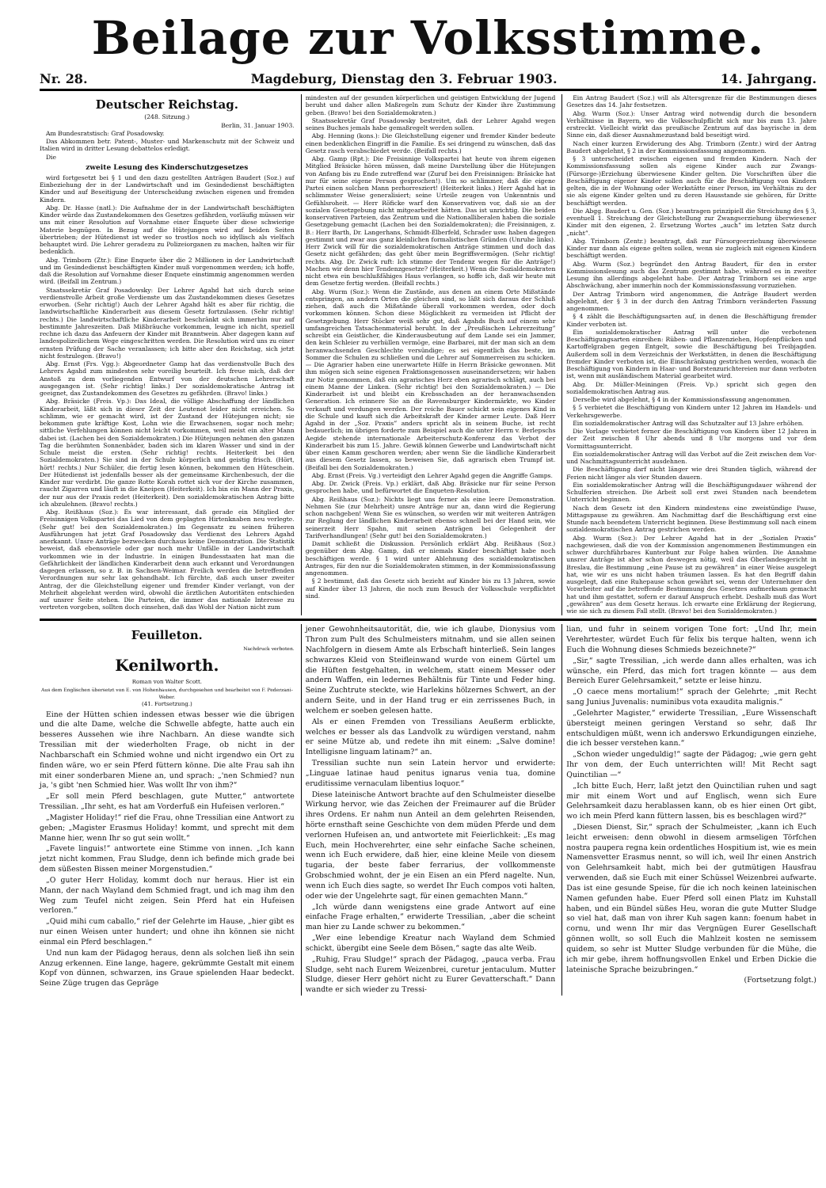Beilage zur Volksstimme.
Nr. 28. Magdeburg, Dienstag den 3. Februar 1903. 14. Jahrgang.
Deutscher Reichstag.
(248. Sitzung.)
Berlin, 31. Januar 1903.
Am Bundesratstisch: Graf Posadowsky.
Das Abkommen betr. Patent-, Muster- und Markenschutz mit der Schweiz und Italien wird in dritter Lesung debattelos erledigt.
Die
zweite Lesung des Kinderschutzgesetzes
wird fortgesetzt bei § 1 und den dazu gestellten Anträgen Baudert (Soz.) auf Einbeziehung der in der Landwirtschaft und im Gesindedienst beschäftigten Kinder und auf Beseitigung der Unterscheidung zwischen eigenen und fremden Kindern.
Abg. Dr. Hasse (natl.): Die Aufnahme der in der Landwirtschaft beschäftigten Kinder würde das Zustandekommen des Gesetzes gefährden, vorläufig müssen wir uns mit einer Resolution auf Vornahme einer Enquete über diese schwierige Materie begnügen. In Bezug auf die Hütejungen wird auf beiden Seiten übertrieben; der Hütedienst ist weder so trostlos noch so idyllisch als vielfach behauptet wird. Die Lehrer geradezu zu Polizeiorganen zu machen, halten wir für bedenklich.
Abg. Trimborn (Ztr.): Eine Enquete über die 2 Millionen in der Landwirtschaft und im Gesindedienst beschäftigten Kinder muß vorgenommen werden; ich hoffe, daß die Resolution auf Vornahme dieser Enquete einstimmig angenommen werden wird. (Beifall im Zentrum.)
Staatssekretär Graf Posadowsky: Der Lehrer Agahd hat sich durch seine verdienstvolle Arbeit große Verdienste um das Zustandekommen dieses Gesetzes erworben. (Sehr richtig!) Auch der Lehrer Agahd hält es aber für richtig, die landwirtschaftliche Kinderarbeit aus diesem Gesetz fortzulassen. (Sehr richtig! rechts.) Die landwirtschaftliche Kinderarbeit beschränkt sich immerhin nur auf bestimmte Jahreszeiten. Daß Mißbräuche vorkommen, leugne ich nicht, speziell rechne ich dazu das Anfeuern der Kinder mit Branntwein. Aber dagegen kann auf landespolizeilichem Wege eingeschritten werden. Die Resolution wird uns zu einer ernsten Prüfung der Sache veranlassen; ich bitte aber den Reichstag, sich jetzt nicht festzulegen. (Bravo!)
Abg. Ernst (Frs. Vgg.): Abgeordneter Gamp hat das verdienstvolle Buch des Lehrers Agahd zum mindesten sehr voreilig beurteilt. Ich freue mich, daß der Anstoß zu dem vorliegenden Entwurf von der deutschen Lehrerschaft ausgegangen ist. (Sehr richtig! links.) Der sozialdemokratische Antrag ist geeignet, das Zustandekommen des Gesetzes zu gefährden. (Bravo! links.)
Abg. Bräsicke (Freis. Vp.): Das Ideal, die völlige Abschaffung der ländlichen Kinderarbeit, läßt sich in dieser Zeit der Leutenot leider nicht erreichen. So schlimm, wie er gemacht wird, ist der Zustand der Hütejungen nicht; sie bekommen gute kräftige Kost, Lohn wie die Erwachsenen, sogar noch mehr; sittliche Verfehlungen können nicht leicht vorkommen, weil meist ein alter Mann dabei ist. (Lachen bei den Sozialdemokraten.) Die Hütejungen nehmen den ganzen Tag die berühmten Sonnenbäder, baden sich im klaren Wasser und sind in der Schule meist die ersten. (Sehr richtig! rechts. Heiterkeit bei den Sozialdemokraten.) Sie sind in der Schule körperlich und geistig frisch. (Hört, hört! rechts.) Nur Schüler, die fertig lesen können, bekommen den Hüteschein. Der Hütedienst ist jedenfalls besser als der gemeinsame Kirchenbesuch, der die Kinder nur verdirbt. Die ganze Rotte Korah rottet sich vor der Kirche zusammen, raucht Zigarren und läuft in die Kneipen (Heiterkeit). Ich bin ein Mann der Praxis, der nur aus der Praxis redet (Heiterkeit). Den sozialdemokratischen Antrag bitte ich abzulehnen. (Bravo! rechts.)
Abg. Reißhaus (Soz.): Es war interessant, daß gerade ein Mitglied der Freisinnigen Volkspartei das Lied von dem geplagten Hirtenknaben neu verlegte. (Sehr gut! bei den Sozialdemokraten.) Im Gegensatz zu seinen früheren Ausführungen hat jetzt Graf Posadowsky das Verdienst des Lehrers Agahd anerkannt. Unsre Anträge bezwecken durchaus keine Demonstration. Die Statistik beweist, daß ebensoviele oder gar noch mehr Unfälle in der Landwirtschaft vorkommen wie in der Industrie. In einigen Bundesstaaten hat man die Gefährlichkeit der ländlichen Kinderarbeit denn auch erkannt und Verordnungen dagegen erlassen, so z. B. in Sachsen-Weimar. Freilich werden die betreffenden Verordnungen nur sehr lax gehandhabt. Ich fürchte, daß auch unser zweiter Antrag, der die Gleichstellung eigener und fremder Kinder verlangt, von der Mehrheit abgelehnt werden wird, obwohl die ärztlichen Autoritäten entschieden auf unsrer Seite stehen. Die Parteien, die immer das nationale Interesse zu vertreten vorgeben, sollten doch einsehen, daß das Wohl der Nation nicht zum
mindesten auf der gesunden körperlichen und geistigen Entwicklung der Jugend beruht und daher allen Maßregeln zum Schutz der Kinder ihre Zustimmung geben. (Bravo! bei den Sozialdemokraten.)
Staatssekretär Graf Posadowsky bestreitet, daß der Lehrer Agahd wegen seines Buches jemals habe gemaßregelt werden sollen.
Abg. Henning (kons.): Die Gleichstellung eigener und fremder Kinder bedeute einen bedenklichen Eingriff in die Familie. Es sei dringend zu wünschen, daß das Gesetz rasch verabschiedet werde. (Beifall rechts.)
Abg. Gamp (Rpt.): Die Freisinnige Volkspartei hat heute von ihrem eigenen Mitglied Bräsicke hören müssen, daß meine Darstellung über die Hütejungen von Anfang bis zu Ende zutreffend war (Zuruf bei den Freisinnigen: Bräsicke hat nur für seine eigene Person gesprochen!). Um so schlimmer, daß die eigene Partei einen solchen Mann perhorresziert! (Heiterkeit links.) Herr Agahd hat in schlimmster Weise generalisiert; seine Urteile zeugen von Unkenntnis und Gefühlsroheit. — Herr Röficke warf den Konservativen vor, daß sie an der sozialen Gesetzgebung nicht mitgearbeitet hätten. Das ist unrichtig. Die beiden konservativen Parteien, das Zentrum und die Nationalliberalen haben die soziale Gesetzgebung gemacht (Lachen bei den Sozialdemokraten); die Freisinnigen, z. B.: Herr Barth, Dr. Langerhans, Schmidt-Elberfeld, Schrader usw. haben dagegen gestimmt und zwar aus ganz kleinlichen formalistischen Gründen (Unruhe links). Herr Zwick will für die sozialdemokratischen Anträge stimmen und doch das Gesetz nicht gefährden; das geht über mein Begriffsvermögen. (Sehr richtig! rechts. Abg. Dr. Zwick ruft: Ich stimme der Tendenz wegen für die Anträge!) Machen wir denn hier Tendenzgesetze? (Heiterkeit.) Wenn die Sozialdemokraten nicht etwa ein beschlußfähiges Haus verlangen, so hoffe ich, daß wir heute mit dem Gesetze fertig werden. (Beifall rechts.)
Abg. Wurm (Soz.): Wenn die Zustände, aus denen an einem Orte Mißstände entspringen, an andern Orten die gleichen sind, so läßt sich daraus der Schluß ziehen, daß auch die Mißstände überall vorkommen werden, oder doch vorkommen können. Schon diese Möglichkeit zu vermeiden ist Pflicht der Gesetzgebung. Herr Stöcker weiß sehr gut, daß Agahds Buch auf einem sehr umfangreichen Tatsachenmaterial beruht. In der „Preußischen Lehrerzeitung“ schreibt ein Geistlicher, die Kinderausbeutung auf dem Lande sei ein Jammer, den kein Schleier zu verhüllen vermöge, eine Barbarei, mit der man sich an dem heranwachsenden Geschlechte versündige; es sei eigentlich das beste, im Sommer die Schulen zu schließen und die Lehrer auf Sommerreisen zu schicken. — Die Agrarier haben eine unerwartete Hilfe in Herrn Bräsicke gewonnen. Mit ihm mögen sich seine eigenen Fraktionsgenossen auseinandersetzen; wir haben zur Notiz genommen, daß ein agrarisches Herz eben agrarisch schlägt, auch bei einem Manne der Linken. (Sehr richtig! bei den Sozialdemokraten.) — Die Kinderarbeit ist und bleibt ein Krebsschaden an der heranwachsenden Generation. Ich erinnere Sie an die Ravensburger Kindermärkte, wo Kinder verkauft und verdungen werden. Der reiche Bauer schickt sein eigenes Kind in die Schule und kauft sich die Arbeitskraft der Kinder armer Leute. Daß Herr Agahd in der „Soz. Praxis“ anders spricht als in seinem Buche, ist recht bedauerlich; im übrigen forderte zum Beispiel auch die unter Herrn v. Berlepschs Aegide stehende internationale Arbeiterschutz-Konferenz das Verbot der Kinderarbeit bis zum 15. Jahre. Gewiß können Gewerbe und Landwirtschaft nicht über einen Kamm geschoren werden; aber wenn Sie die ländliche Kinderarbeit aus diesem Gesetz lassen, so beweisen Sie, daß agrarisch eben Trumpf ist. (Beifall bei den Sozialdemokraten.)
Abg. Ernst (Freis. Vg.) verteidigt den Lehrer Agahd gegen die Angriffe Gamps.
Abg. Dr. Zwick (Freis. Vp.) erklärt, daß Abg. Bräsicke nur für seine Person gesprochen habe, und befürwortet die Enqueten-Resolution.
Abg. Reißhaus (Soz.): Nichts liegt uns ferner als eine leere Demonstration. Nehmen Sie (zur Mehrheit) unsre Anträge nur an, dann wird die Regierung schon nachgeben! Wenn Sie es wünschen, so werden wir mit weiteren Anträgen zur Reglung der ländlichen Kinderarbeit ebenso schnell bei der Hand sein, wie seinerzeit Herr Spahn, mit seinen Anträgen bei Gelegenheit der Tarifverhandlungen! (Sehr gut! bei den Sozialdemokraten.)
Damit schließt die Diskussion. Persönlich erklärt Abg. Reißhaus (Soz.) gegenüber dem Abg. Gamp, daß er niemals Kinder beschäftigt habe noch beschäftigen werde. § 1 wird unter Ablehnung des sozialdemokratischen Antrages, für den nur die Sozialdemokraten stimmen, in der Kommissionsfassung angenommen.
§ 2 bestimmt, daß das Gesetz sich bezieht auf Kinder bis zu 13 Jahren, sowie auf Kinder über 13 Jahren, die noch zum Besuch der Volksschule verpflichtet sind.
Ein Antrag Baudert (Soz.) will als Altersgrenze für die Bestimmungen dieses Gesetzes das 14. Jahr festsetzen.
Abg. Wurm (Soz.): Unser Antrag wird notwendig durch die besondern Verhältnisse in Bayern, wo die Volksschulpflicht sich nur bis zum 13. Jahre erstreckt. Vielleicht wirkt das preußische Zentrum auf das bayrische in dem Sinne ein, daß dieser Ausnahmezustand bald beseitigt wird.
Nach einer kurzen Erwiderung des Abg. Trimborn (Zentr.) wird der Antrag Baudert abgelehnt, § 2 in der Kommissionsfassung angenommen.
§ 3 unterscheidet zwischen eigenen und fremden Kindern. Nach der Kommissionsfassung sollen als eigene Kinder auch zur Zwangs-(Fürsorge-)Erziehung überwiesene Kinder gelten. Die Vorschriften über die Beschäftigung eigener Kinder sollen auch für die Beschäftigung von Kindern gelten, die in der Wohnung oder Werkstätte einer Person, im Verhältnis zu der sie als eigene Kinder gelten und zu deren Hausstande sie gehören, für Dritte beschäftigt werden.
Die Abgg. Baudert u. Gen. (Soz.) beantragen prinzipiell die Streichung des § 3, eventuell 1. Streichung der Gleichstellung zur Zwangserziehung überwiesener Kinder mit den eigenen, 2. Ersetzung Wortes „auch“ im letzten Satz durch „nicht“.
Abg. Trimborn (Zentr.) beantragt, daß zur Fürsorgeerziehung überwiesene Kinder nur dann als eigene gelten sollen, wenn sie zugleich mit eigenen Kindern beschäftigt werden.
Abg. Wurm (Soz.) begründet den Antrag Baudert, für den in erster Kommissionslesung auch das Zentrum gestimmt habe, während es in zweiter Lesung ihn allerdings abgelehnt habe. Der Antrag Trimborn sei eine arge Abschwächung, aber immerhin noch der Kommissionsfassung vorzuziehen.
Der Antrag Trimborn wird angenommen, die Anträge Baudert werden abgelehnt, der § 3 in der durch den Antrag Trimborn veränderten Fassung angenommen.
§ 4 zählt die Beschäftigungsarten auf, in denen die Beschäftigung fremder Kinder verboten ist.
Ein sozialdemokratischer Antrag will unter die verbotenen Beschäftigungsarten einreihen: Rüben- und Pflanzenziehen, Hopfenpflücken und Kartoffelgraben gegen Entgelt, sowie die Beschäftigung bei Treibjagden. Außerdem soll in dem Verzeichnis der Werkstätten, in denen die Beschäftigung fremder Kinder verboten ist, die Einschränkung gestrichen werden, wonach die Beschäftigung von Kindern in Haar- und Borstenzurichtereien nur dann verboten ist, wenn mit ausländischem Material gearbeitet wird.
Abg. Dr. Müller-Meiningen (Freis. Vp.) spricht sich gegen den sozialdemokratischen Antrag aus.
Derselbe wird abgelehnt, § 4 in der Kommissionsfassung angenommen.
§ 5 verbietet die Beschäftigung von Kindern unter 12 Jahren im Handels- und Verkehrsgewerbe.
Ein sozialdemokratischer Antrag will das Schutzalter auf 13 Jahre erhöhen.
Die Vorlage verbietet ferner die Beschäftigung von Kindern über 12 Jahren in der Zeit zwischen 8 Uhr abends und 8 Uhr morgens und vor dem Vormittagsunterricht.
Ein sozialdemokratischer Antrag will das Verbot auf die Zeit zwischen dem Vor- und Nachmittagsunterricht ausdehnen.
Die Beschäftigung darf nicht länger wie drei Stunden täglich, während der Ferien nicht länger als vier Stunden dauern.
Ein sozialdemokratischer Antrag will die Beschäftigungsdauer während der Schulferien streichen. Die Arbeit soll erst zwei Stunden nach beendetem Unterricht beginnen.
Nach dem Gesetz ist den Kindern mindestens eine zweistündige Pause, Mittagspause zu gewähren. Am Nachmittag darf die Beschäftigung erst eine Stunde nach beendetem Unterricht beginnen. Diese Bestimmung soll nach einem sozialdemokratischen Antrag gestrichen werden.
Abg. Wurm (Soz.): Der Lehrer Agahd hat in der „Sozialen Praxis“ nachgewiesen, daß die von der Kommission angenommenen Bestimmungen ein schwer durchführbares Kunterbunt zur Folge haben würden. Die Annahme unsrer Anträge ist aber schon deswegen nötig, weil das Oberlandesgericht in Breslau, die Bestimmung „eine Pause ist zu gewähren“ in einer Weise ausgelegt hat, wie wir es uns nicht haben träumen lassen. Es hat den Begriff dahin ausgelegt, daß eine Ruhepause schon gewährt sei, wenn der Unternehmer den Vorarbeiter auf die betreffende Bestimmung des Gesetzes aufmerksam gemacht hat und ihm gestattet, sofern er darauf Anspruch erhebt. Deshalb muß das Wort „gewähren“ aus dem Gesetz heraus. Ich erwarte eine Erklärung der Regierung, wie sie sich zu diesem Fall stellt. (Bravo! bei den Sozialdemokraten.)
Feuilleton.
Nachdruck verboten.
Kenilworth.
Roman von Walter Scott.
Aus dem Englischen übersetzt von E. von Hohenhausen, durchgesehen und bearbeitet von F. Pederzani-Weber.
(41. Fortsetzung.)
Eine der Hütten schien indessen etwas besser wie die übrigen und die alte Dame, welche die Schwelle abfegte, hatte auch ein besseres Aussehen wie ihre Nachbarn. An diese wandte sich Tressilian mit der wiederholten Frage, ob nicht in der Nachbarschaft ein Schmied wohne und nicht irgendwo ein Ort zu finden wäre, wo er sein Pferd füttern könne. Die alte Frau sah ihn mit einer sonderbaren Miene an, und sprach: „'nen Schmied? nun ja, 's gibt 'nen Schmied hier. Was wollt Ihr von ihm?“
„Er soll mein Pferd beschlagen, gute Mutter,“ antwortete Tressilian. „Ihr seht, es hat am Vorderfuß ein Hufeisen verloren.“
„Magister Holiday!“ rief die Frau, ohne Tressilian eine Antwort zu geben; „Magister Erasmus Holiday! kommt, und sprecht mit dem Manne hier, wenn Ihr so gut sein wollt.“
„Favete linguis!“ antwortete eine Stimme von innen. „Ich kann jetzt nicht kommen, Frau Sludge, denn ich befinde mich grade bei dem süßesten Bissen meiner Morgenstudien.“
„O guter Herr Holiday, kommt doch nur heraus. Hier ist ein Mann, der nach Wayland dem Schmied fragt, und ich mag ihm den Weg zum Teufel nicht zeigen. Sein Pferd hat ein Hufeisen verloren.“
„Quid mihi cum caballo,“ rief der Gelehrte im Hause, „hier gibt es nur einen Weisen unter hundert; und ohne ihn können sie nicht einmal ein Pferd beschlagen.“
Und nun kam der Pädagog heraus, denn als solchen ließ ihn sein Anzug erkennen. Eine lange, hagere, gekrümmte Gestalt mit einem Kopf von dünnen, schwarzen, ins Graue spielenden Haar bedeckt. Seine Züge trugen das Gepräge
jener Gewohnheitsautorität, die, wie ich glaube, Dionysius vom Thron zum Pult des Schulmeisters mitnahm, und sie allen seinen Nachfolgern in diesem Amte als Erbschaft hinterließ. Sein langes schwarzes Kleid von Steifleinwand wurde von einem Gürtel um die Hüften festgehalten, in welchem, statt einem Messer oder andern Waffen, ein ledernes Behältnis für Tinte und Feder hing. Seine Zuchtrute steckte, wie Harlekins hölzernes Schwert, an der andern Seite, und in der Hand trug er ein zerrissenes Buch, in welchem er soeben gelesen hatte.
Als er einen Fremden von Tressilians Aeußerm erblickte, welches er besser als das Landvolk zu würdigen verstand, nahm er seine Mütze ab, und redete ihn mit einem: „Salve domine! Intelligisne linguam latinam?“ an.
Tressilian suchte nun sein Latein hervor und erwiderte: „Linguae latinae haud penitus ignarus venia tua, domine eruditissime vernaculam libentius loquor.“
Diese lateinische Antwort brachte auf den Schulmeister dieselbe Wirkung hervor, wie das Zeichen der Freimaurer auf die Brüder ihres Ordens. Er nahm nun Anteil an dem gelehrten Reisenden, hörte ernsthaft seine Geschichte von dem müden Pferde und dem verlornen Hufeisen an, und antwortete mit Feierlichkeit: „Es mag Euch, mein Hochverehrter, eine sehr einfache Sache scheinen, wenn ich Euch erwidere, daß hier, eine kleine Meile von diesem tugaria, der beste faber ferrarius, der vollkommenste Grobschmied wohnt, der je ein Eisen an ein Pferd nagelte. Nun, wenn ich Euch dies sagte, so werdet Ihr Euch compos voti halten, oder wie der Ungelehrte sagt, für einen gemachten Mann.“
„Ich würde dann wenigstens eine grade Antwort auf eine einfache Frage erhalten,“ erwiderte Tressilian, „aber die scheint man hier zu Lande schwer zu bekommen.“
„Wer eine lebendige Kreatur nach Wayland dem Schmied schickt, übergibt eine Seele dem Bösen,“ sagte das alte Weib.
„Ruhig, Frau Sludge!“ sprach der Pädagog, „pauca verba. Frau Sludge, seht nach Eurem Weizenbrei, curetur jentaculum. Mutter Sludge, dieser Herr gehört nicht zu Eurer Gevatterschaft.“ Dann wandte er sich wieder zu Tressi-
lian, und fuhr in seinem vorigen Tone fort: „Und Ihr, mein Verehrtester, würdet Euch für felix bis terque halten, wenn ich Euch die Wohnung dieses Schmieds bezeichnete?“
„Sir,“ sagte Tressilian, „ich werde dann alles erhalten, was ich wünsche, ein Pferd, das mich fort tragen könnte — aus dem Bereich Eurer Gelehrsamkeit,“ setzte er leise hinzu.
„O caece mens mortalium!“ sprach der Gelehrte; „mit Recht sang Junius Juvenalis: numinibus vota exaudita malignis.“
„Gelehrter Magister,“ erwiderte Tressilian, „Eure Wissenschaft übersteigt meinen geringen Verstand so sehr, daß Ihr entschuldigen müßt, wenn ich anderswo Erkundigungen einziehe, die ich besser verstehen kann.“
„Schon wieder ungeduldig!“ sagte der Pädagog; „wie gern geht Ihr von dem, der Euch unterrichten will! Mit Recht sagt Quinctilian —“
„Ich bitte Euch, Herr, laßt jetzt den Quinctilian ruhen und sagt mir mit einem Wort und auf Englisch, wenn sich Eure Gelehrsamkeit dazu herablassen kann, ob es hier einen Ort gibt, wo ich mein Pferd kann füttern lassen, bis es beschlagen wird?“
„Diesen Dienst, Sir,“ sprach der Schulmeister, „kann ich Euch leicht erweisen: denn obwohl in diesem armseligen Törfchen nostra paupera regna kein ordentliches Hospitium ist, wie es mein Namensvetter Erasmus nennt, so will ich, weil Ihr einen Anstrich von Gelehrsamkeit habt, mich bei der gutmütigen Hausfrau verwenden, daß sie Euch mit einer Schüssel Weizenbrei aufwarte. Das ist eine gesunde Speise, für die ich noch keinen lateinischen Namen gefunden habe. Euer Pferd soll einen Platz im Kuhstall haben, und ein Bündel süßes Heu, woran die gute Mutter Sludge so viel hat, daß man von ihrer Kuh sagen kann: foenum habet in cornu, und wenn Ihr mir das Vergnügen Eurer Gesellschaft gönnen wollt, so soll Euch die Mahlzeit kosten ne semissem quidem, so sehr ist Mutter Sludge verbunden für die Mühe, die ich mir gebe, ihrem hoffnungsvollen Enkel und Erben Dickie die lateinische Sprache beizubringen.“
(Fortsetzung folgt.)